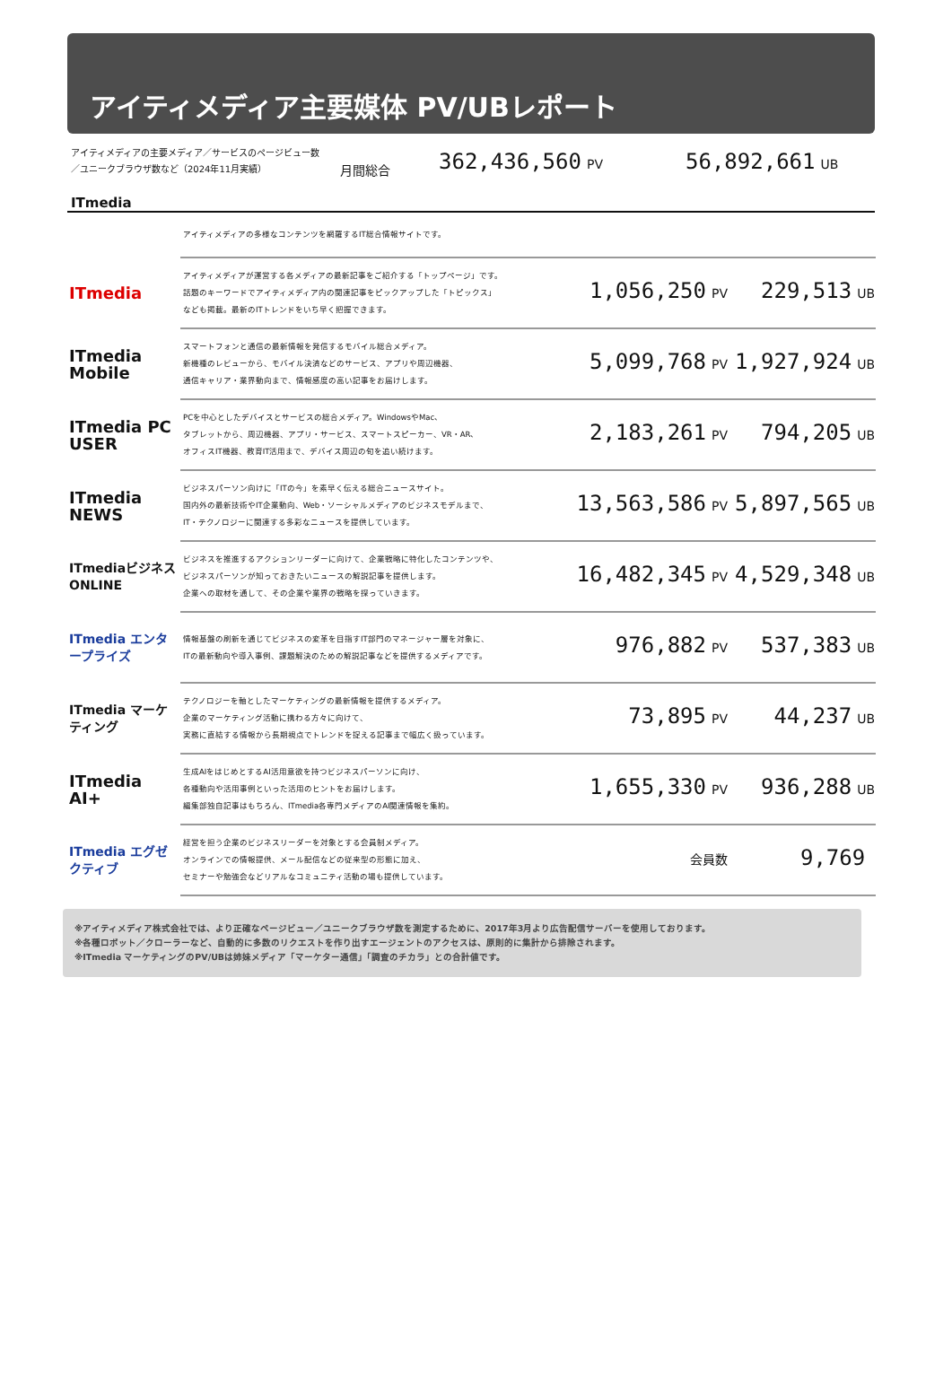アイティメディア主要媒体 PV/UBレポート
アイティメディアの主要メディア／サービスのページビュー数
／ユニークブラウザ数など（2024年11月実績）
月間総合
362,436,560 PV
56,892,661 UB
ITmedia
| | アイティメディアの多様なコンテンツを網羅するIT総合情報サイトです。 | | |
| ITmedia | アイティメディアが運営する各メディアの最新記事をご紹介する「トップページ」です。 話題のキーワードでアイティメディア内の関連記事をピックアップした「トピックス」 なども掲載。最新のITトレンドをいち早く把握できます。 | 1,056,250 PV | 229,513 UB |
| ITmedia Mobile | スマートフォンと通信の最新情報を発信するモバイル総合メディア。 新機種のレビューから、モバイル決済などのサービス、アプリや周辺機器、 通信キャリア・業界動向まで、情報感度の高い記事をお届けします。 | 5,099,768 PV | 1,927,924 UB |
| ITmedia PC USER | PCを中心としたデバイスとサービスの総合メディア。WindowsやMac、 タブレットから、周辺機器、アプリ・サービス、スマートスピーカー、VR・AR、 オフィスIT機器、教育IT活用まで、デバイス周辺の旬を追い続けます。 | 2,183,261 PV | 794,205 UB |
| ITmedia NEWS | ビジネスパーソン向けに「ITの今」を素早く伝える総合ニュースサイト。 国内外の最新技術やIT企業動向、Web・ソーシャルメディアのビジネスモデルまで、 IT・テクノロジーに関連する多彩なニュースを提供しています。 | 13,563,586 PV | 5,897,565 UB |
| ITmediaビジネス ONLINE | ビジネスを推進するアクションリーダーに向けて、企業戦略に特化したコンテンツや、 ビジネスパーソンが知っておきたいニュースの解説記事を提供します。 企業への取材を通して、その企業や業界の戦略を探っていきます。 | 16,482,345 PV | 4,529,348 UB |
| ITmedia エンタープライズ | 情報基盤の刷新を通じてビジネスの変革を目指すIT部門のマネージャー層を対象に、 ITの最新動向や導入事例、課題解決のための解説記事などを提供するメディアです。 | 976,882 PV | 537,383 UB |
| ITmedia マーケティング | テクノロジーを軸としたマーケティングの最新情報を提供するメディア。 企業のマーケティング活動に携わる方々に向けて、 実務に直結する情報から長期視点でトレンドを捉える記事まで幅広く扱っています。 | 73,895 PV | 44,237 UB |
| ITmedia AI+ | 生成AIをはじめとするAI活用意欲を持つビジネスパーソンに向け、 各種動向や活用事例といった活用のヒントをお届けします。 編集部独自記事はもちろん、ITmedia各専門メディアのAI関連情報を集約。 | 1,655,330 PV | 936,288 UB |
| ITmedia エグゼクティブ | 経営を担う企業のビジネスリーダーを対象とする会員制メディア。 オンラインでの情報提供、メール配信などの従来型の形態に加え、 セミナーや勉強会などリアルなコミュニティ活動の場も提供しています。 | 会員数 | 9,769 |
※アイティメディア株式会社では、より正確なページビュー／ユニークブラウザ数を測定するために、2017年3月より広告配信サーバーを使用しております。
※各種ロボット／クローラーなど、自動的に多数のリクエストを作り出すエージェントのアクセスは、原則的に集計から排除されます。
※ITmedia マーケティングのPV/UBは姉妹メディア「マーケター通信」「調査のチカラ」との合計値です。